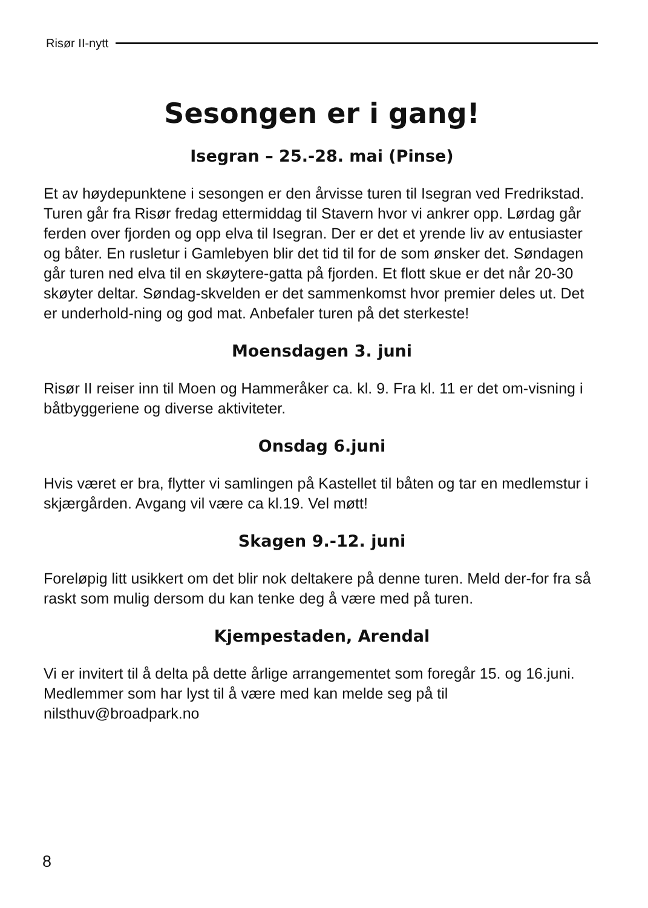Risør II-nytt
Sesongen er i gang!
Isegran – 25.-28. mai (Pinse)
Et av høydepunktene i sesongen er den årvisse turen til Isegran ved Fredrikstad. Turen går fra Risør fredag ettermiddag til Stavern hvor vi ankrer opp. Lørdag går ferden over fjorden og opp elva til Isegran. Der er det et yrende liv av entusiaster og båter. En rusletur i Gamlebyen blir det tid til for de som ønsker det. Søndagen går turen ned elva til en skøytere-gatta på fjorden. Et flott skue er det når 20-30 skøyter deltar. Søndag-skvelden er det sammenkomst hvor premier deles ut. Det er underhold-ning og god mat. Anbefaler turen på det sterkeste!
Moensdagen 3. juni
Risør II reiser inn til Moen og Hammeråker ca. kl. 9. Fra kl. 11 er det om-visning i båtbyggeriene og diverse aktiviteter.
Onsdag 6.juni
Hvis været er bra, flytter vi samlingen på Kastellet til båten og tar en medlemstur i skjærgården. Avgang vil være ca kl.19. Vel møtt!
Skagen 9.-12. juni
Foreløpig litt usikkert om det blir nok deltakere på denne turen. Meld der-for fra så raskt som mulig dersom du kan tenke deg å være med på turen.
Kjempestaden, Arendal
Vi er invitert til å delta på dette årlige arrangementet som foregår 15. og 16.juni. Medlemmer som har lyst til å være med kan melde seg på til nilsthuv@broadpark.no
8